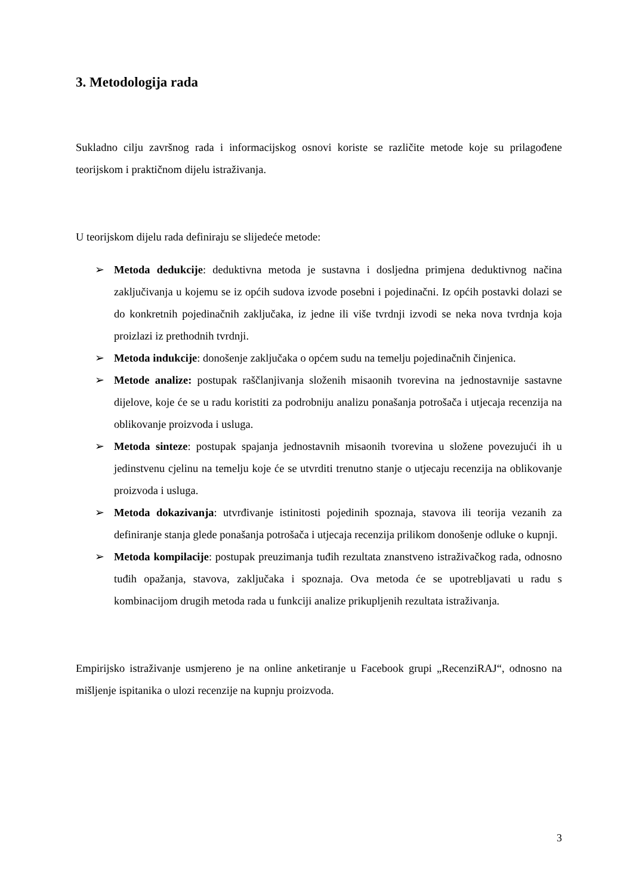3. Metodologija rada
Sukladno cilju završnog rada i informacijskog osnovi koriste se različite metode koje su prilagođene teorijskom i praktičnom dijelu istraživanja.
U teorijskom dijelu rada definiraju se slijedeće metode:
➢ Metoda dedukcije: deduktivna metoda je sustavna i dosljedna primjena deduktivnog načina zaključivanja u kojemu se iz općih sudova izvode posebni i pojedinačni. Iz općih postavki dolazi se do konkretnih pojedinačnih zaključaka, iz jedne ili više tvrdnji izvodi se neka nova tvrdnja koja proizlazi iz prethodnih tvrdnji.
➢ Metoda indukcije: donošenje zaključaka o općem sudu na temelju pojedinačnih činjenica.
➢ Metode analize: postupak raščlanjivanja složenih misaonih tvorevina na jednostavnije sastavne dijelove, koje će se u radu koristiti za podrobniju analizu ponašanja potrošača i utjecaja recenzija na oblikovanje proizvoda i usluga.
➢ Metoda sinteze: postupak spajanja jednostavnih misaonih tvorevina u složene povezujući ih u jedinstvenu cjelinu na temelju koje će se utvrditi trenutno stanje o utjecaju recenzija na oblikovanje proizvoda i usluga.
➢ Metoda dokazivanja: utvrđivanje istinitosti pojedinih spoznaja, stavova ili teorija vezanih za definiranje stanja glede ponašanja potrošača i utjecaja recenzija prilikom donošenje odluke o kupnji.
➢ Metoda kompilacije: postupak preuzimanja tuđih rezultata znanstveno istraživačkog rada, odnosno tuđih opažanja, stavova, zaključaka i spoznaja. Ova metoda će se upotrebljavati u radu s kombinacijom drugih metoda rada u funkciji analize prikupljenih rezultata istraživanja.
Empirijsko istraživanje usmjereno je na online anketiranje u Facebook grupi „RecenziRAJ“, odnosno na mišljenje ispitanika o ulozi recenzije na kupnju proizvoda.
3